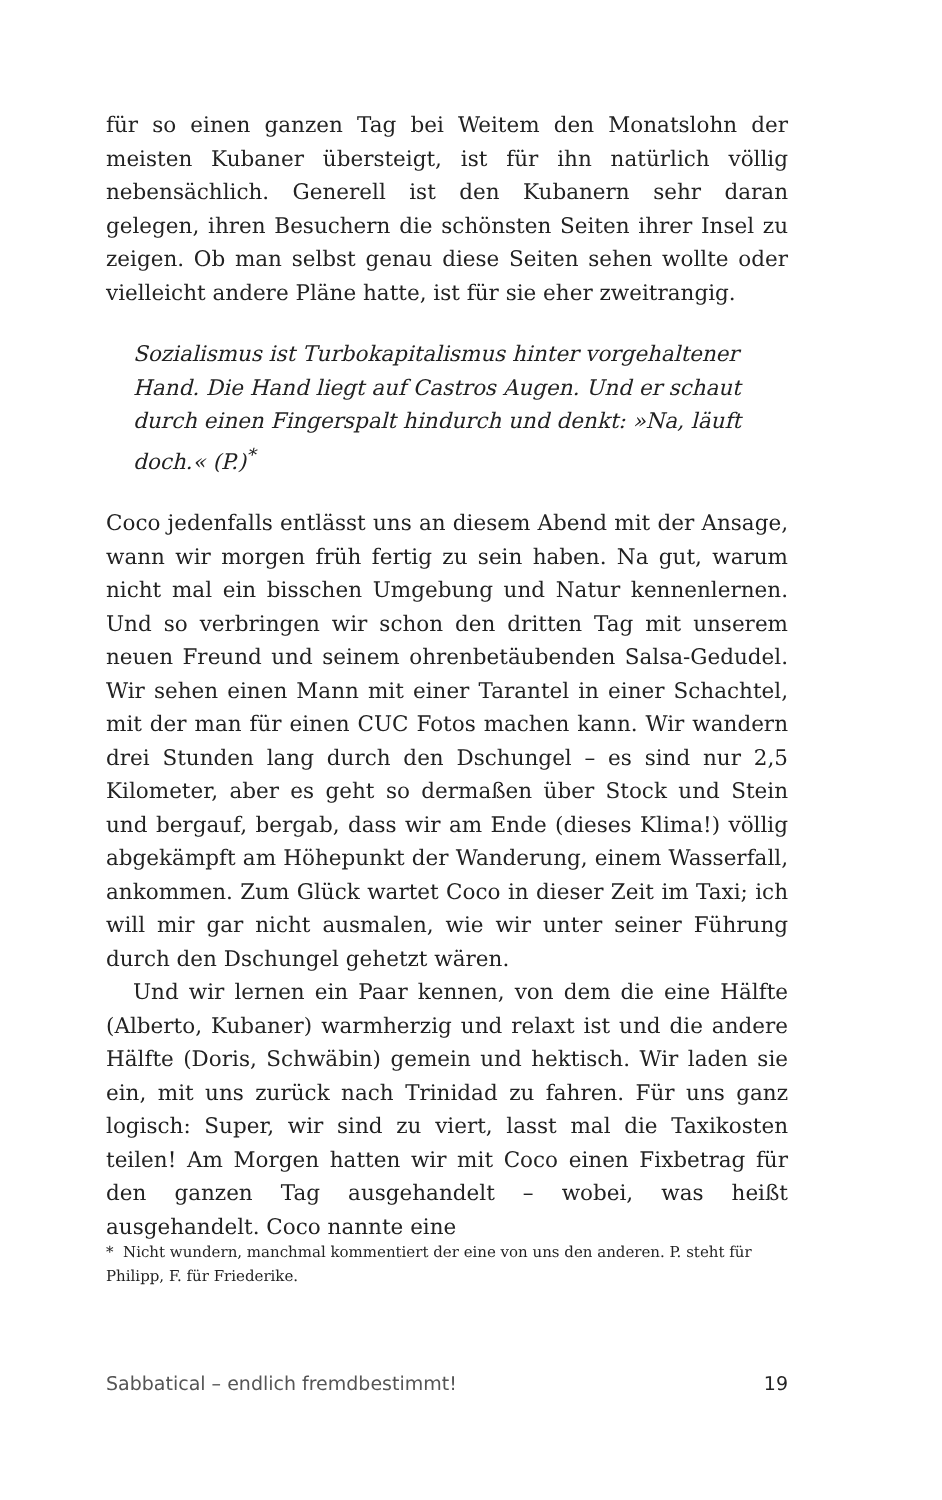für so einen ganzen Tag bei Weitem den Monatslohn der meisten Kubaner übersteigt, ist für ihn natürlich völlig nebensächlich. Generell ist den Kubanern sehr daran gelegen, ihren Besuchern die schönsten Seiten ihrer Insel zu zeigen. Ob man selbst genau diese Seiten sehen wollte oder vielleicht andere Pläne hatte, ist für sie eher zweitrangig.
Sozialismus ist Turbokapitalismus hinter vorgehaltener Hand. Die Hand liegt auf Castros Augen. Und er schaut durch einen Fingerspalt hindurch und denkt: »Na, läuft doch.« (P.)<sup>*</sup>
Coco jedenfalls entlässt uns an diesem Abend mit der Ansage, wann wir morgen früh fertig zu sein haben. Na gut, warum nicht mal ein bisschen Umgebung und Natur kennenlernen. Und so verbringen wir schon den dritten Tag mit unserem neuen Freund und seinem ohrenbetäubenden Salsa-Gedudel. Wir sehen einen Mann mit einer Tarantel in einer Schachtel, mit der man für einen CUC Fotos machen kann. Wir wandern drei Stunden lang durch den Dschungel – es sind nur 2,5 Kilometer, aber es geht so dermaßen über Stock und Stein und bergauf, bergab, dass wir am Ende (dieses Klima!) völlig abgekämpft am Höhepunkt der Wanderung, einem Wasserfall, ankommen. Zum Glück wartet Coco in dieser Zeit im Taxi; ich will mir gar nicht ausmalen, wie wir unter seiner Führung durch den Dschungel gehetzt wären.
Und wir lernen ein Paar kennen, von dem die eine Hälfte (Alberto, Kubaner) warmherzig und relaxt ist und die andere Hälfte (Doris, Schwäbin) gemein und hektisch. Wir laden sie ein, mit uns zurück nach Trinidad zu fahren. Für uns ganz logisch: Super, wir sind zu viert, lasst mal die Taxikosten teilen! Am Morgen hatten wir mit Coco einen Fixbetrag für den ganzen Tag ausgehandelt – wobei, was heißt ausgehandelt. Coco nannte eine
* Nicht wundern, manchmal kommentiert der eine von uns den anderen. P. steht für Philipp, F. für Friederike.
Sabbatical – endlich fremdbestimmt! 19